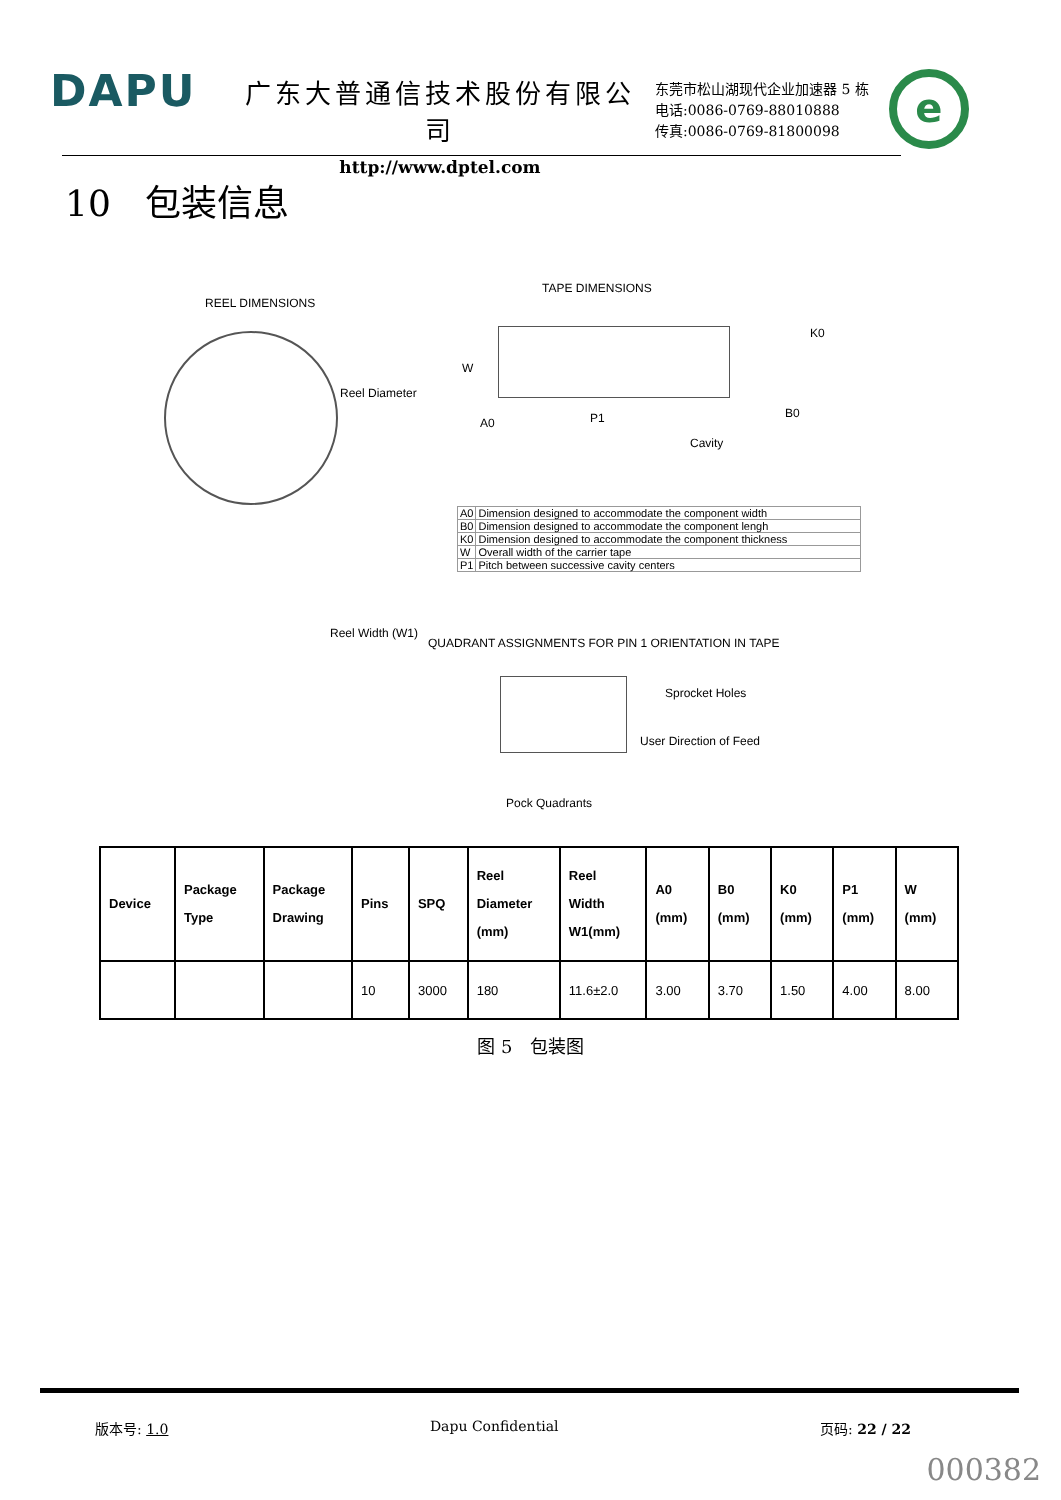DAPU
广东大普通信技术股份有限公司
http://www.dptel.com
东莞市松山湖现代企业加速器 5 栋
电话:0086-0769-88010888
传真:0086-0769-81800098
e
10 包装信息
REEL DIMENSIONS
Reel Diameter
Reel Width (W1)
TAPE DIMENSIONS
W
A0 P1
K0
B0
Cavity
| A0 | Dimension designed to accommodate the component width |
| B0 | Dimension designed to accommodate the component lengh |
| K0 | Dimension designed to accommodate the component thickness |
| W | Overall width of the carrier tape |
| P1 | Pitch between successive cavity centers |
QUADRANT ASSIGNMENTS FOR PIN 1 ORIENTATION IN TAPE
Sprocket Holes
User Direction of Feed
Pock Quadrants
| Device | Package Type | Package Drawing | Pins | SPQ | Reel Diameter (mm) | Reel Width W1(mm) | A0 (mm) | B0 (mm) | K0 (mm) | P1 (mm) | W (mm) |
| --- | --- | --- | --- | --- | --- | --- | --- | --- | --- | --- | --- |
| | | | 10 | 3000 | 180 | 11.6±2.0 | 3.00 | 3.70 | 1.50 | 4.00 | 8.00 |
图 5 包装图
版本号: 1.0 Dapu Confidential 页码: 22 / 22
000382